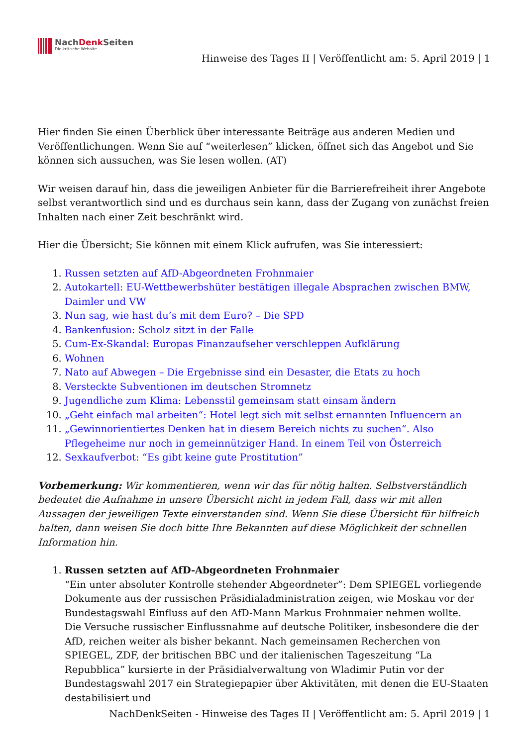NachDenk Seiten
Die kritische Website
Hinweise des Tages II | Veröffentlicht am: 5. April 2019 | 1
Hier finden Sie einen Überblick über interessante Beiträge aus anderen Medien und Veröffentlichungen. Wenn Sie auf “weiterlesen” klicken, öffnet sich das Angebot und Sie können sich aussuchen, was Sie lesen wollen. (AT)
Wir weisen darauf hin, dass die jeweiligen Anbieter für die Barrierefreiheit ihrer Angebote selbst verantwortlich sind und es durchaus sein kann, dass der Zugang von zunächst freien Inhalten nach einer Zeit beschränkt wird.
Hier die Übersicht; Sie können mit einem Klick aufrufen, was Sie interessiert:
1. Russen setzten auf AfD-Abgeordneten Frohnmaier
2. Autokartell: EU-Wettbewerbshüter bestätigen illegale Absprachen zwischen BMW, Daimler und VW
3. Nun sag, wie hast du’s mit dem Euro? – Die SPD
4. Bankenfusion: Scholz sitzt in der Falle
5. Cum-Ex-Skandal: Europas Finanzaufseher verschleppen Aufklärung
6. Wohnen
7. Nato auf Abwegen – Die Ergebnisse sind ein Desaster, die Etats zu hoch
8. Versteckte Subventionen im deutschen Stromnetz
9. Jugendliche zum Klima: Lebensstil gemeinsam statt einsam ändern
10. „Geht einfach mal arbeiten“: Hotel legt sich mit selbst ernannten Influencern an
11. „Gewinnorientiertes Denken hat in diesem Bereich nichts zu suchen“. Also Pflegeheime nur noch in gemeinnütziger Hand. In einem Teil von Österreich
12. Sexkaufverbot: “Es gibt keine gute Prostitution”
Vorbemerkung: Wir kommentieren, wenn wir das für nötig halten. Selbstverständlich bedeutet die Aufnahme in unsere Übersicht nicht in jedem Fall, dass wir mit allen Aussagen der jeweiligen Texte einverstanden sind. Wenn Sie diese Übersicht für hilfreich halten, dann weisen Sie doch bitte Ihre Bekannten auf diese Möglichkeit der schnellen Information hin.
1. Russen setzten auf AfD-Abgeordneten Frohnmaier
“Ein unter absoluter Kontrolle stehender Abgeordneter”: Dem SPIEGEL vorliegende Dokumente aus der russischen Präsidialadministration zeigen, wie Moskau vor der Bundestagswahl Einfluss auf den AfD-Mann Markus Frohnmaier nehmen wollte.
Die Versuche russischer Einflussnahme auf deutsche Politiker, insbesondere die der AfD, reichen weiter als bisher bekannt. Nach gemeinsamen Recherchen von SPIEGEL, ZDF, der britischen BBC und der italienischen Tageszeitung “La Repubblica” kursierte in der Präsidialverwaltung von Wladimir Putin vor der Bundestagswahl 2017 ein Strategiepapier über Aktivitäten, mit denen die EU-Staaten destabilisiert und
NachDenkSeiten - Hinweise des Tages II | Veröffentlicht am: 5. April 2019 | 1